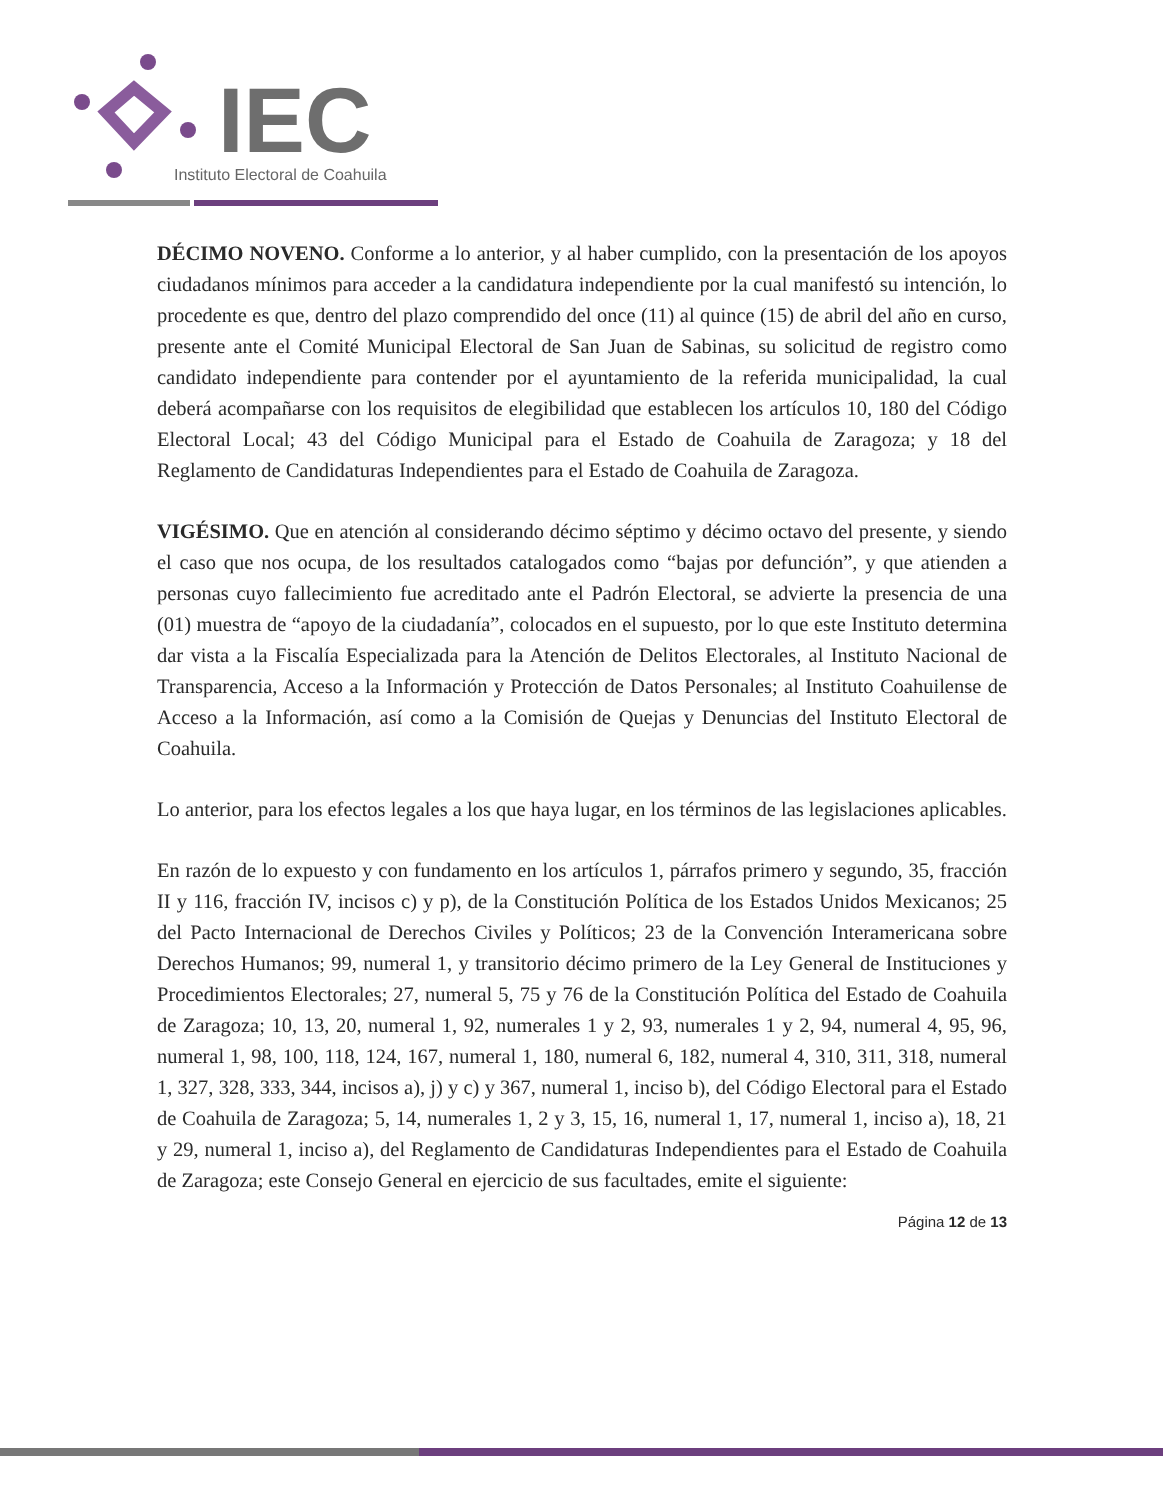IEC
Instituto Electoral de Coahuila
DÉCIMO NOVENO. Conforme a lo anterior, y al haber cumplido, con la presentación de los apoyos ciudadanos mínimos para acceder a la candidatura independiente por la cual manifestó su intención, lo procedente es que, dentro del plazo comprendido del once (11) al quince (15) de abril del año en curso, presente ante el Comité Municipal Electoral de San Juan de Sabinas, su solicitud de registro como candidato independiente para contender por el ayuntamiento de la referida municipalidad, la cual deberá acompañarse con los requisitos de elegibilidad que establecen los artículos 10, 180 del Código Electoral Local; 43 del Código Municipal para el Estado de Coahuila de Zaragoza; y 18 del Reglamento de Candidaturas Independientes para el Estado de Coahuila de Zaragoza.
VIGÉSIMO. Que en atención al considerando décimo séptimo y décimo octavo del presente, y siendo el caso que nos ocupa, de los resultados catalogados como “bajas por defunción”, y que atienden a personas cuyo fallecimiento fue acreditado ante el Padrón Electoral, se advierte la presencia de una (01) muestra de “apoyo de la ciudadanía”, colocados en el supuesto, por lo que este Instituto determina dar vista a la Fiscalía Especializada para la Atención de Delitos Electorales, al Instituto Nacional de Transparencia, Acceso a la Información y Protección de Datos Personales; al Instituto Coahuilense de Acceso a la Información, así como a la Comisión de Quejas y Denuncias del Instituto Electoral de Coahuila.
Lo anterior, para los efectos legales a los que haya lugar, en los términos de las legislaciones aplicables.
En razón de lo expuesto y con fundamento en los artículos 1, párrafos primero y segundo, 35, fracción II y 116, fracción IV, incisos c) y p), de la Constitución Política de los Estados Unidos Mexicanos; 25 del Pacto Internacional de Derechos Civiles y Políticos; 23 de la Convención Interamericana sobre Derechos Humanos; 99, numeral 1, y transitorio décimo primero de la Ley General de Instituciones y Procedimientos Electorales; 27, numeral 5, 75 y 76 de la Constitución Política del Estado de Coahuila de Zaragoza; 10, 13, 20, numeral 1, 92, numerales 1 y 2, 93, numerales 1 y 2, 94, numeral 4, 95, 96, numeral 1, 98, 100, 118, 124, 167, numeral 1, 180, numeral 6, 182, numeral 4, 310, 311, 318, numeral 1, 327, 328, 333, 344, incisos a), j) y c) y 367, numeral 1, inciso b), del Código Electoral para el Estado de Coahuila de Zaragoza; 5, 14, numerales 1, 2 y 3, 15, 16, numeral 1, 17, numeral 1, inciso a), 18, 21 y 29, numeral 1, inciso a), del Reglamento de Candidaturas Independientes para el Estado de Coahuila de Zaragoza; este Consejo General en ejercicio de sus facultades, emite el siguiente:
Página 12 de 13